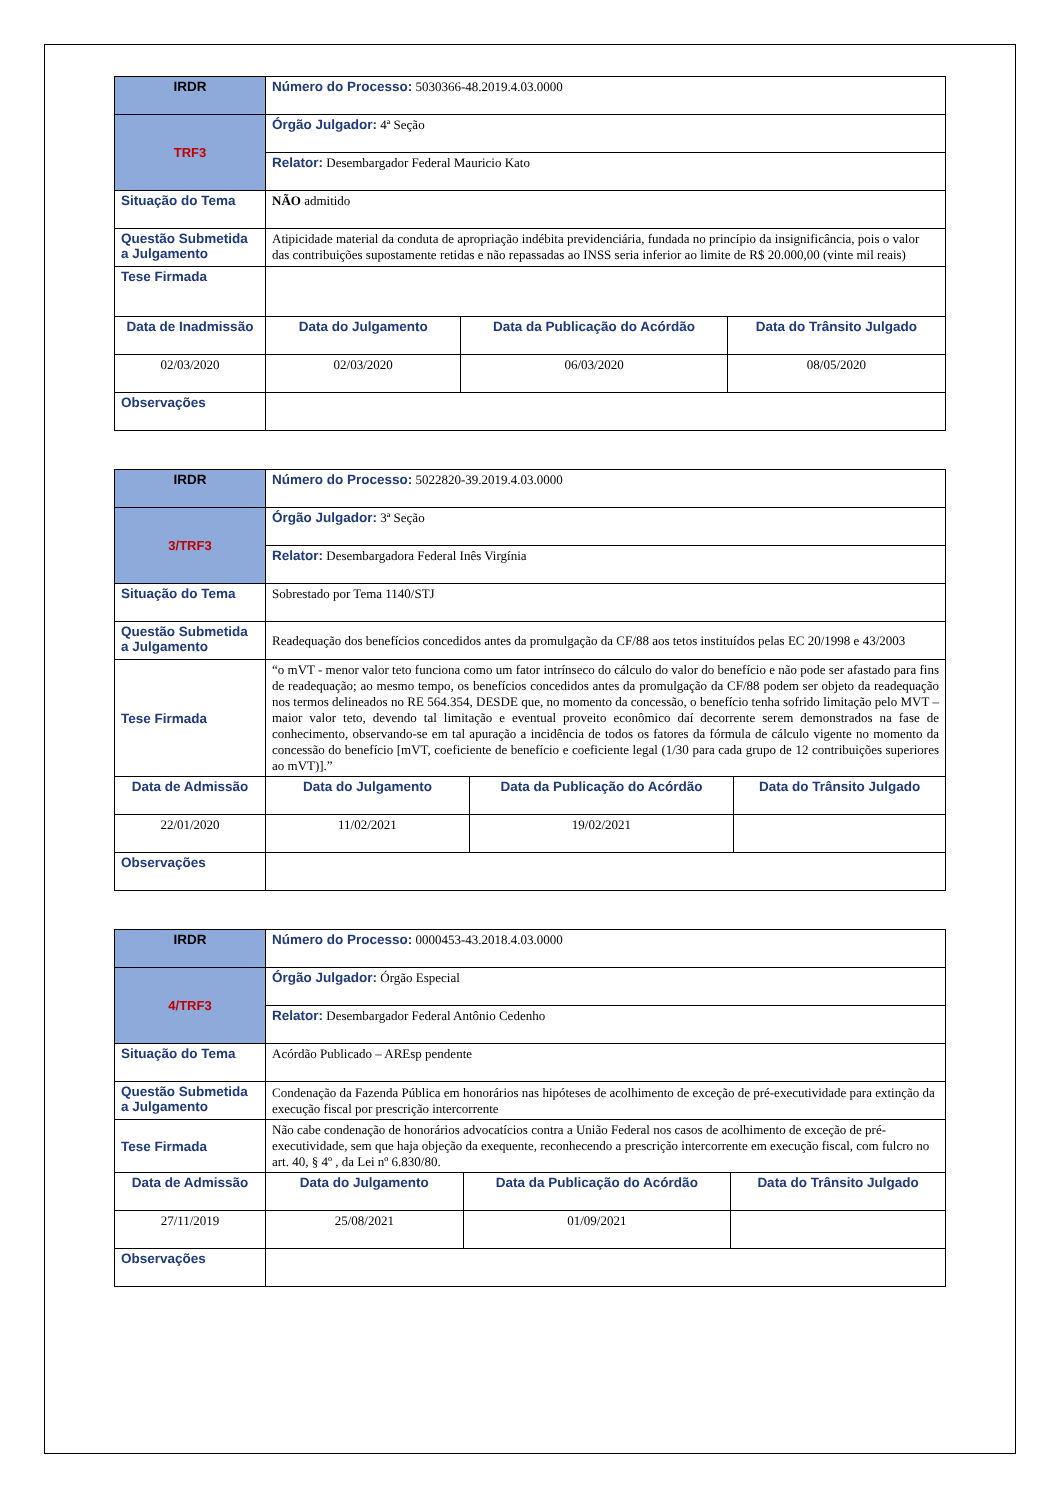| IRDR | Número do Processo: 5030366-48.2019.4.03.0000 | | | |
| TRF3 | Órgão Julgador: 4ª Seção | | | |
| | Relator: Desembargador Federal Mauricio Kato | | | |
| Situação do Tema | NÃO admitido | | | |
| Questão Submetida a Julgamento | Atipicidade material da conduta de apropriação indébita previdenciária, fundada no princípio da insignificância, pois o valor das contribuições supostamente retidas e não repassadas ao INSS seria inferior ao limite de R$ 20.000,00 (vinte mil reais) | | | |
| Tese Firmada | | | | |
| Data de Inadmissão | | Data do Julgamento | Data da Publicação do Acórdão | Data do Trânsito Julgado |
| 02/03/2020 | | 02/03/2020 | 06/03/2020 | 08/05/2020 |
| Observações | | | | |
| IRDR | Número do Processo: 5022820-39.2019.4.03.0000 | | | |
| 3/TRF3 | Órgão Julgador: 3ª Seção | | | |
| | Relator: Desembargadora Federal Inês Virgínia | | | |
| Situação do Tema | Sobrestado por Tema 1140/STJ | | | |
| Questão Submetida a Julgamento | Readequação dos benefícios concedidos antes da promulgação da CF/88 aos tetos instituídos pelas EC 20/1998 e 43/2003 | | | |
| Tese Firmada | “o mVT - menor valor teto funciona como um fator intrínseco do cálculo do valor do benefício e não pode ser afastado para fins de readequação; ao mesmo tempo, os benefícios concedidos antes da promulgação da CF/88 podem ser objeto da readequação nos termos delineados no RE 564.354, DESDE que, no momento da concessão, o benefício tenha sofrido limitação pelo MVT – maior valor teto, devendo tal limitação e eventual proveito econômico daí decorrente serem demonstrados na fase de conhecimento, observando-se em tal apuração a incidência de todos os fatores da fórmula de cálculo vigente no momento da concessão do benefício [mVT, coeficiente de benefício e coeficiente legal (1/30 para cada grupo de 12 contribuições superiores ao mVT)].” | | | |
| Data de Admissão | | Data do Julgamento | Data da Publicação do Acórdão | Data do Trânsito Julgado |
| 22/01/2020 | | 11/02/2021 | 19/02/2021 | |
| Observações | | | | |
| IRDR | Número do Processo: 0000453-43.2018.4.03.0000 | | | |
| 4/TRF3 | Órgão Julgador: Órgão Especial | | | |
| | Relator: Desembargador Federal Antônio Cedenho | | | |
| Situação do Tema | Acórdão Publicado – AREsp pendente | | | |
| Questão Submetida a Julgamento | Condenação da Fazenda Pública em honorários nas hipóteses de acolhimento de exceção de pré-executividade para extinção da execução fiscal por prescrição intercorrente | | | |
| Tese Firmada | Não cabe condenação de honorários advocatícios contra a União Federal nos casos de acolhimento de exceção de pré-executividade, sem que haja objeção da exequente, reconhecendo a prescrição intercorrente em execução fiscal, com fulcro no art. 40, § 4º , da Lei nº 6.830/80. | | | |
| Data de Admissão | | Data do Julgamento | Data da Publicação do Acórdão | Data do Trânsito Julgado |
| 27/11/2019 | | 25/08/2021 | 01/09/2021 | |
| Observações | | | | |